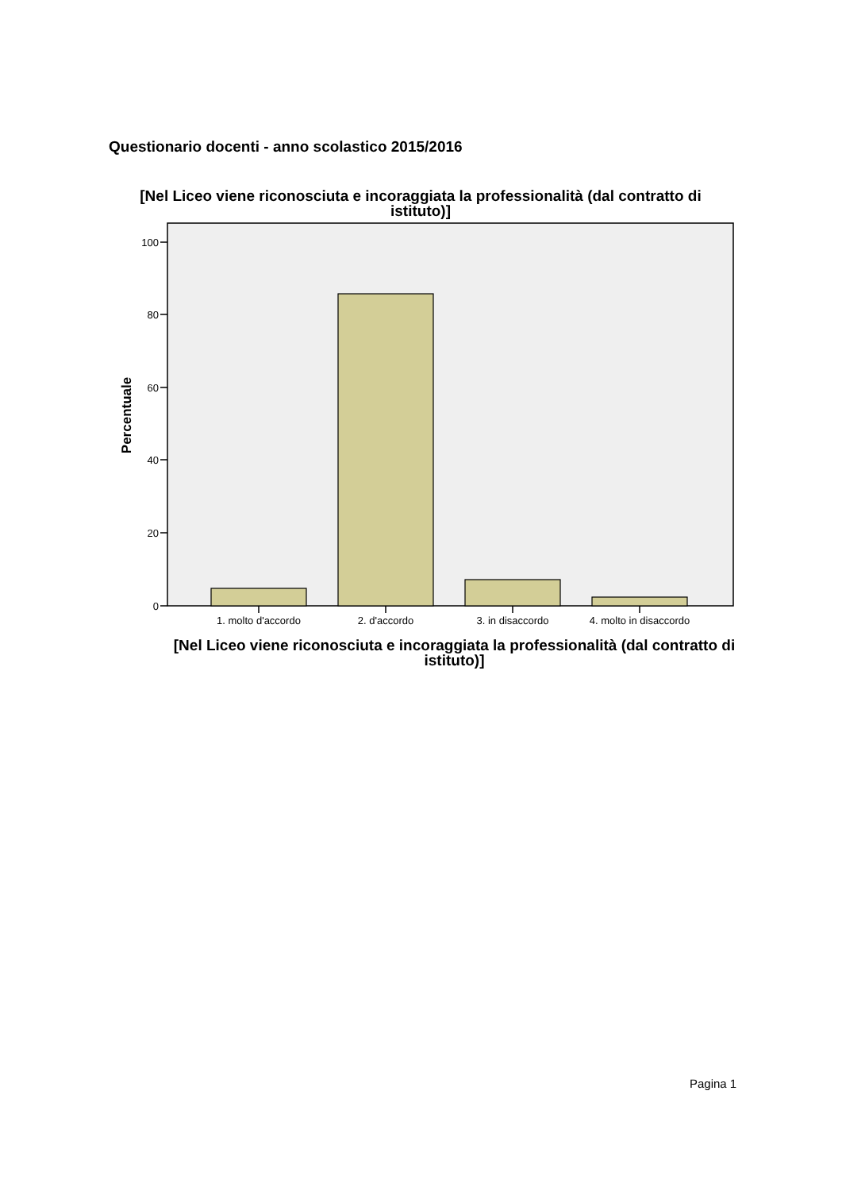Questionario docenti - anno scolastico 2015/2016
[Nel Liceo viene riconosciuta e incoraggiata la professionalità (dal contratto di istituto)]
100
80
60
40
20
0
Percentuale
1. molto d'accordo
2. d'accordo
3. in disaccordo
4. molto in disaccordo
[Nel Liceo viene riconosciuta e incoraggiata la professionalità (dal contratto di istituto)]
Pagina 1